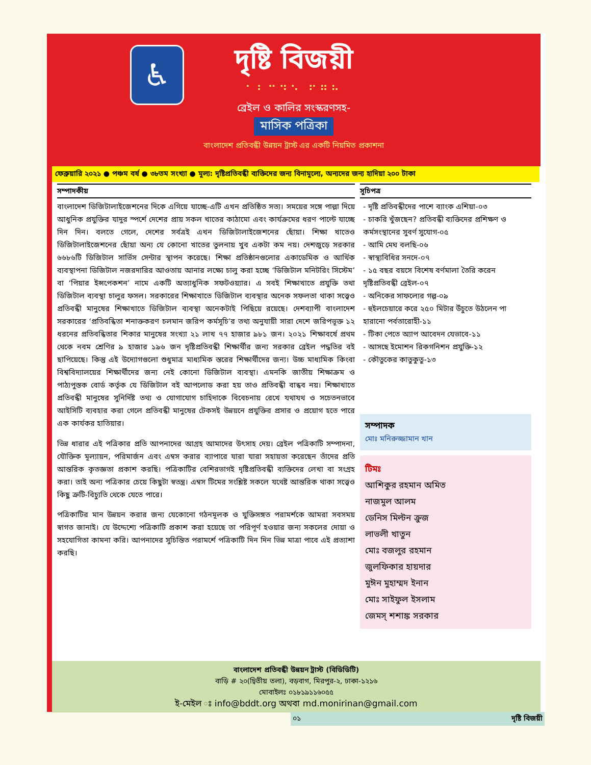♿
দৃষ্টি বিজয়ী
⠁⠃⠉⠙⠑ ⠋⠛⠓
ব্রেইল ও কালির সংস্করণসহ-
মাসিক পত্রিকা
বাংলাদেশ প্রতিবন্ধী উন্নয়ন ট্রাস্ট এর একটি নিয়মিত প্রকাশনা
ফেব্রুয়ারি ২০২১ ● পঞ্চম বর্ষ ● ৩৮তম সংখ্যা ● মূল্য: দৃষ্টিপ্রতিবন্ধী ব্যক্তিদের জন্য বিনামূল্যে, অন্যদের জন্য হাদিয়া ২০০ টাকা
সম্পাদকীয়
বাংলাদেশ ডিজিটালাইজেশনের দিকে এগিয়ে যাচ্ছে-এটি এখন প্রতিষ্ঠিত সত্য। সময়ের সঙ্গে পাল্লা দিয়ে আধুনিক প্রযুক্তির যাদুর স্পর্শে দেশের প্রায় সকল খাতের কাঠামো এবং কার্যক্রমের ধরণ পাল্টে যাচ্ছে দিন দিন। বলতে গেলে, দেশের সর্বত্রই এখন ডিজিটালাইজেশনের ছোঁয়া। শিক্ষা খাতেও ডিজিটালাইজেশনের ছোঁয়া অন্য যে কোনো খাতের তুলনায় খুব একটা কম নয়। দেশজুড়ে সরকার ৬৬৮৬টি ডিজিটাল সার্ভিস সেন্টার স্থাপন করেছে। শিক্ষা প্রতিষ্ঠানগুলোর একাডেমিক ও আর্থিক ব্যবস্থাপনা ডিজিটাল নজরদারির আওতায় আনার লক্ষ্যে চালু করা হচ্ছে ‘ডিজিটাল মনিটরিং সিস্টেম’ বা ‘পিয়ার ইন্সপেকশন’ নামে একটি অত্যাধুনিক সফটওয়্যার। এ সবই শিক্ষাখাতে প্রযুক্তি তথা ডিজিটাল ব্যবস্থা চালুর ফসল। সরকারের শিক্ষাখাতে ডিজিটাল ব্যবস্থার অনেক সফলতা থাকা সত্ত্বেও প্রতিবন্ধী মানুষের শিক্ষাখাতে ডিজিটাল ব্যবস্থা অনেকটাই পিছিয়ে রয়েছে। দেশব্যাপী বাংলাদেশ সরকারের ‘প্রতিবন্ধিতা শনাক্তকরণ চলমান জরিপ কর্মসূচি’র তথ্য অনুযায়ী সারা দেশে জরিপভূক্ত ১২ ধরনের প্রতিবন্ধিতার শিকার মানুষের সংখ্যা ২১ লাখ ৭৭ হাজার ৯৮১ জন। ২০২১ শিক্ষাবর্ষে প্রথম থেকে নবম শ্রেণির ৯ হাজার ১৯৬ জন দৃষ্টিপ্রতিবন্ধী শিক্ষার্থীর জন্য সরকার ব্রেইল পদ্ধতির বই ছাপিয়েছে। কিন্তু এই উদ্যোগগুলো শুধুমাত্র মাধ্যমিক স্তরের শিক্ষার্থীদের জন্য। উচ্চ মাধ্যমিক কিংবা বিশ্ববিদ্যালয়ের শিক্ষার্থীদের জন্য নেই কোনো ডিজিটাল ব্যবস্থা। এমনকি জাতীয় শিক্ষাক্রম ও পাঠ্যপুস্তক বোর্ড কর্তৃক যে ডিজিটাল বই আপলোড করা হয় তাও প্রতিবন্ধী বান্ধব নয়। শিক্ষাখাতে প্রতিবন্ধী মানুষের সুনির্দিষ্ট তথ্য ও যোগাযোগ চাহিদাকে বিবেচনায় রেখে যথাযথ ও সচেতনভাবে আইসিটি ব্যবহার করা গেলে প্রতিবন্ধী মানুষের টেকসই উন্নয়নে প্রযুক্তির প্রসার ও প্রয়োগ হতে পারে এক কার্যকর হাতিয়ার।
ভিন্ন ধারার এই পত্রিকার প্রতি আপনাদের আগ্রহ আমাদের উৎসাহ দেয়। ব্রেইল পত্রিকাটি সম্পাদনা, যৌক্তিক মূল্যায়ন, পরিমার্জন এবং এম্বস করার ব্যাপারে যারা যারা সহায়তা করেছেন তাঁদের প্রতি আন্তরিক কৃতজ্ঞতা প্রকাশ করছি। পত্রিকাটির বেশিরভাগই দৃষ্টিপ্রতিবন্ধী ব্যক্তিদের লেখা বা সংগ্রহ করা। তাই অন্য পত্রিকার চেয়ে কিছুটা স্বতন্ত্র। এম্বস টিমের সংশ্লিষ্ট সকলে যথেষ্ট আন্তরিক থাকা সত্ত্বেও কিছু ত্রুটি-বিচ্যুতি থেকে যেতে পারে।
পত্রিকাটির মান উন্নয়ন করার জন্য যেকোনো গঠনমূলক ও যুক্তিসঙ্গত পরামর্শকে আমরা সবসময় স্বাগত জানাই। যে উদ্দেশ্যে পত্রিকাটি প্রকাশ করা হয়েছে তা পরিপূর্ণ হওয়ার জন্য সকলের দোয়া ও সহযোগিতা কামনা করি। আপনাদের সুচিন্তিত পরামর্শে পত্রিকাটি দিন দিন ভিন্ন মাত্রা পাবে এই প্রত্যাশা করছি।
সূচিপত্র
- দৃষ্টি প্রতিবন্ধীদের পাশে ব্যাংক এশিয়া-০৩
- চাকরি খুঁজছেন? প্রতিবন্ধী ব্যক্তিদের প্রশিক্ষণ ও কর্মসংস্থানের সুবর্ণ সুযোগ-০৫
- আমি মেঘ বলছি-০৬
- স্বাস্থ্যবিধির সনদে-০৭
- ১৫ বছর বয়সে বিশেষ বর্ণমালা তৈরি করেন দৃষ্টিপ্রতিবন্ধী ব্রেইল-০৭
- অনিকের সাফল্যের গল্প-০৯
- হুইলচেয়ারে করে ২৫০ মিটার উঁচুতে উঠলেন পা হারানো পর্বতারোহী-১১
- টিকা পেতে অ্যাপ আবেদন যেভাবে-১১
- আসছে ইমোশন রিকগনিশন প্রযুক্তি-১২
- কৌতুকের কাতুকুতু-১৩
সম্পাদক
মোঃ মনিরুজ্জামান খান
টিমঃ
আশিকুর রহমান অমিত
নাজমুল আলম
ডেনিস মিল্টন ক্রুজ
লাভলী খাতুন
মোঃ বজলুর রহমান
জুলফিকার হায়দার
মুঈন মুহাম্মদ ইনান
মোঃ সাইফুল ইসলাম
জেমস্ শশাঙ্ক সরকার
বাংলাদেশ প্রতিবন্ধী উন্নয়ন ট্রাস্ট (বিডিডিটি)
বাড়ি # ২০(দ্বিতীয় তলা), বড়বাগ, মিরপুর-২, ঢাকা-১২১৬
মোবাইলঃ ০১৮১৯১১৬০৫৫
ই-মেইল ঃ info@bddt.org অথবা md.monirinan@gmail.com
০১ দৃষ্টি বিজয়ী